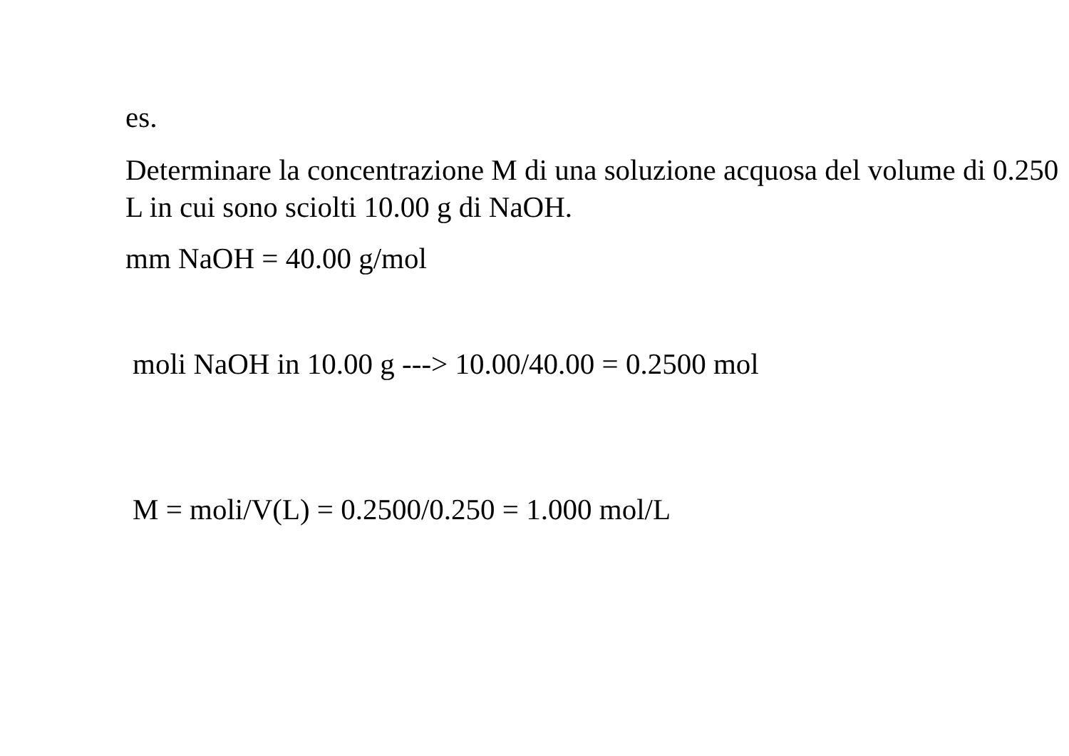es.
Determinare la concentrazione M di una soluzione acquosa del volume di 0.250 L in cui sono sciolti 10.00 g di NaOH.
mm NaOH = 40.00 g/mol
moli NaOH in 10.00 g ---> 10.00/40.00 = 0.2500 mol
M = moli/V(L) = 0.2500/0.250 = 1.000 mol/L